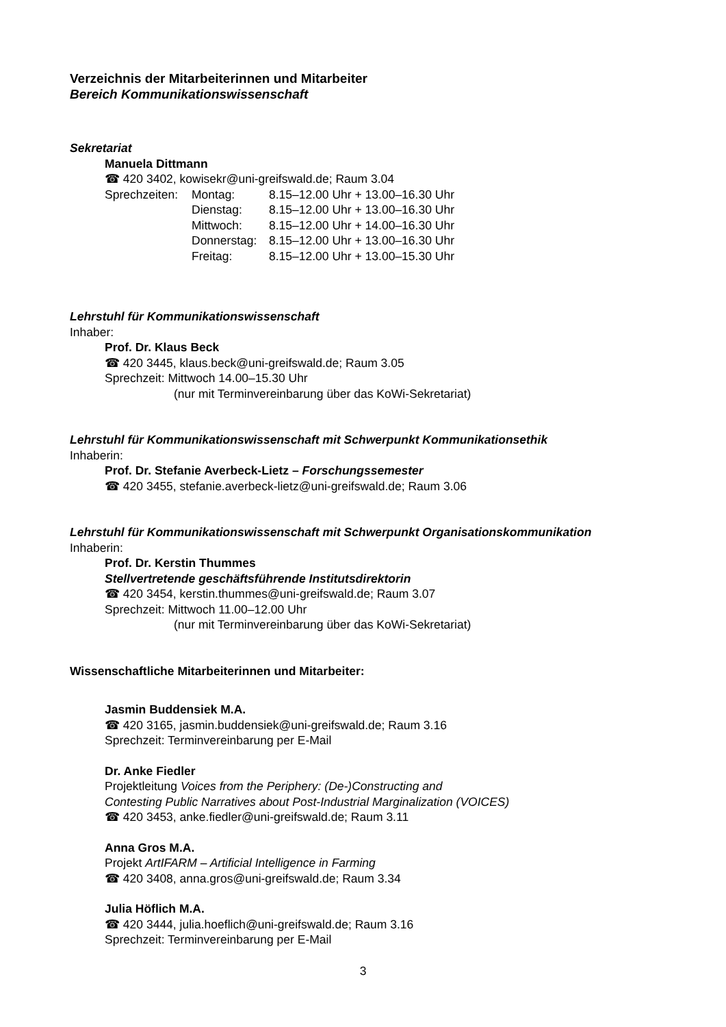Verzeichnis der Mitarbeiterinnen und Mitarbeiter
Bereich Kommunikationswissenschaft
Sekretariat
Manuela Dittmann
☎ 420 3402, kowisekr@uni-greifswald.de; Raum 3.04
Sprechzeiten:
Montag: 8.15–12.00 Uhr + 13.00–16.30 Uhr
Dienstag: 8.15–12.00 Uhr + 13.00–16.30 Uhr
Mittwoch: 8.15–12.00 Uhr + 14.00–16.30 Uhr
Donnerstag: 8.15–12.00 Uhr + 13.00–16.30 Uhr
Freitag: 8.15–12.00 Uhr + 13.00–15.30 Uhr
Lehrstuhl für Kommunikationswissenschaft
Inhaber:
Prof. Dr. Klaus Beck
☎ 420 3445, klaus.beck@uni-greifswald.de; Raum 3.05
Sprechzeit: Mittwoch 14.00–15.30 Uhr
(nur mit Terminvereinbarung über das KoWi-Sekretariat)
Lehrstuhl für Kommunikationswissenschaft mit Schwerpunkt Kommunikationsethik
Inhaberin:
Prof. Dr. Stefanie Averbeck-Lietz – Forschungssemester
☎ 420 3455, stefanie.averbeck-lietz@uni-greifswald.de; Raum 3.06
Lehrstuhl für Kommunikationswissenschaft mit Schwerpunkt Organisationskommunikation
Inhaberin:
Prof. Dr. Kerstin Thummes
Stellvertretende geschäftsführende Institutsdirektorin
☎ 420 3454, kerstin.thummes@uni-greifswald.de; Raum 3.07
Sprechzeit: Mittwoch 11.00–12.00 Uhr
(nur mit Terminvereinbarung über das KoWi-Sekretariat)
Wissenschaftliche Mitarbeiterinnen und Mitarbeiter:
Jasmin Buddensiek M.A.
☎ 420 3165, jasmin.buddensiek@uni-greifswald.de; Raum 3.16
Sprechzeit: Terminvereinbarung per E-Mail
Dr. Anke Fiedler
Projektleitung Voices from the Periphery: (De-)Constructing and
Contesting Public Narratives about Post-Industrial Marginalization (VOICES)
☎ 420 3453, anke.fiedler@uni-greifswald.de; Raum 3.11
Anna Gros M.A.
Projekt ArtIFARM – Artificial Intelligence in Farming
☎ 420 3408, anna.gros@uni-greifswald.de; Raum 3.34
Julia Höflich M.A.
☎ 420 3444, julia.hoeflich@uni-greifswald.de; Raum 3.16
Sprechzeit: Terminvereinbarung per E-Mail
3